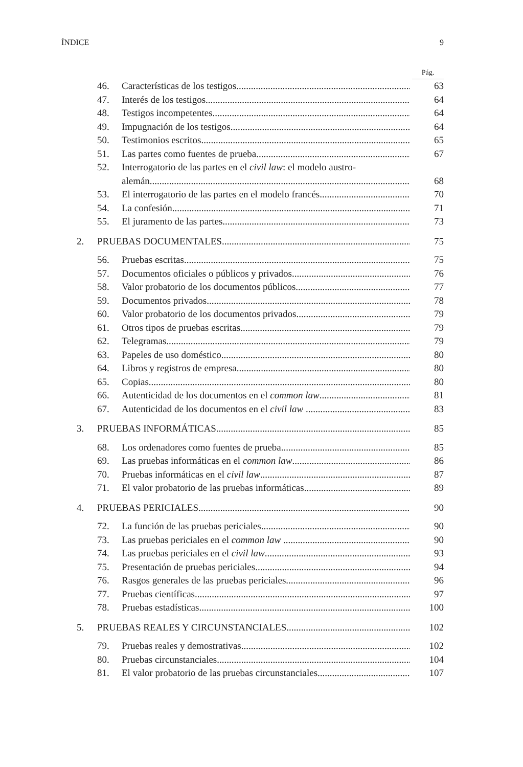ÍNDICE 9
Pág.
46. Características de los testigos 63
47. Interés de los testigos 64
48. Testigos incompetentes 64
49. Impugnación de los testigos 64
50. Testimonios escritos 65
51. Las partes como fuentes de prueba 67
52. Interrogatorio de las partes en el civil law: el modelo austro-
alemán 68
53. El interrogatorio de las partes en el modelo francés 70
54. La confesión 71
55. El juramento de las partes 73
2. PRUEBAS DOCUMENTALES 75
56. Pruebas escritas 75
57. Documentos oficiales o públicos y privados 76
58. Valor probatorio de los documentos públicos 77
59. Documentos privados 78
60. Valor probatorio de los documentos privados 79
61. Otros tipos de pruebas escritas 79
62. Telegramas 79
63. Papeles de uso doméstico 80
64. Libros y registros de empresa 80
65. Copias 80
66. Autenticidad de los documentos en el common law 81
67. Autenticidad de los documentos en el civil law 83
3. PRUEBAS INFORMÁTICAS 85
68. Los ordenadores como fuentes de prueba 85
69. Las pruebas informáticas en el common law 86
70. Pruebas informáticas en el civil law 87
71. El valor probatorio de las pruebas informáticas 89
4. PRUEBAS PERICIALES 90
72. La función de las pruebas periciales 90
73. Las pruebas periciales en el common law 90
74. Las pruebas periciales en el civil law 93
75. Presentación de pruebas periciales 94
76. Rasgos generales de las pruebas periciales 96
77. Pruebas científicas 97
78. Pruebas estadísticas 100
5. PRUEBAS REALES Y CIRCUNSTANCIALES 102
79. Pruebas reales y demostrativas 102
80. Pruebas circunstanciales 104
81. El valor probatorio de las pruebas circunstanciales 107